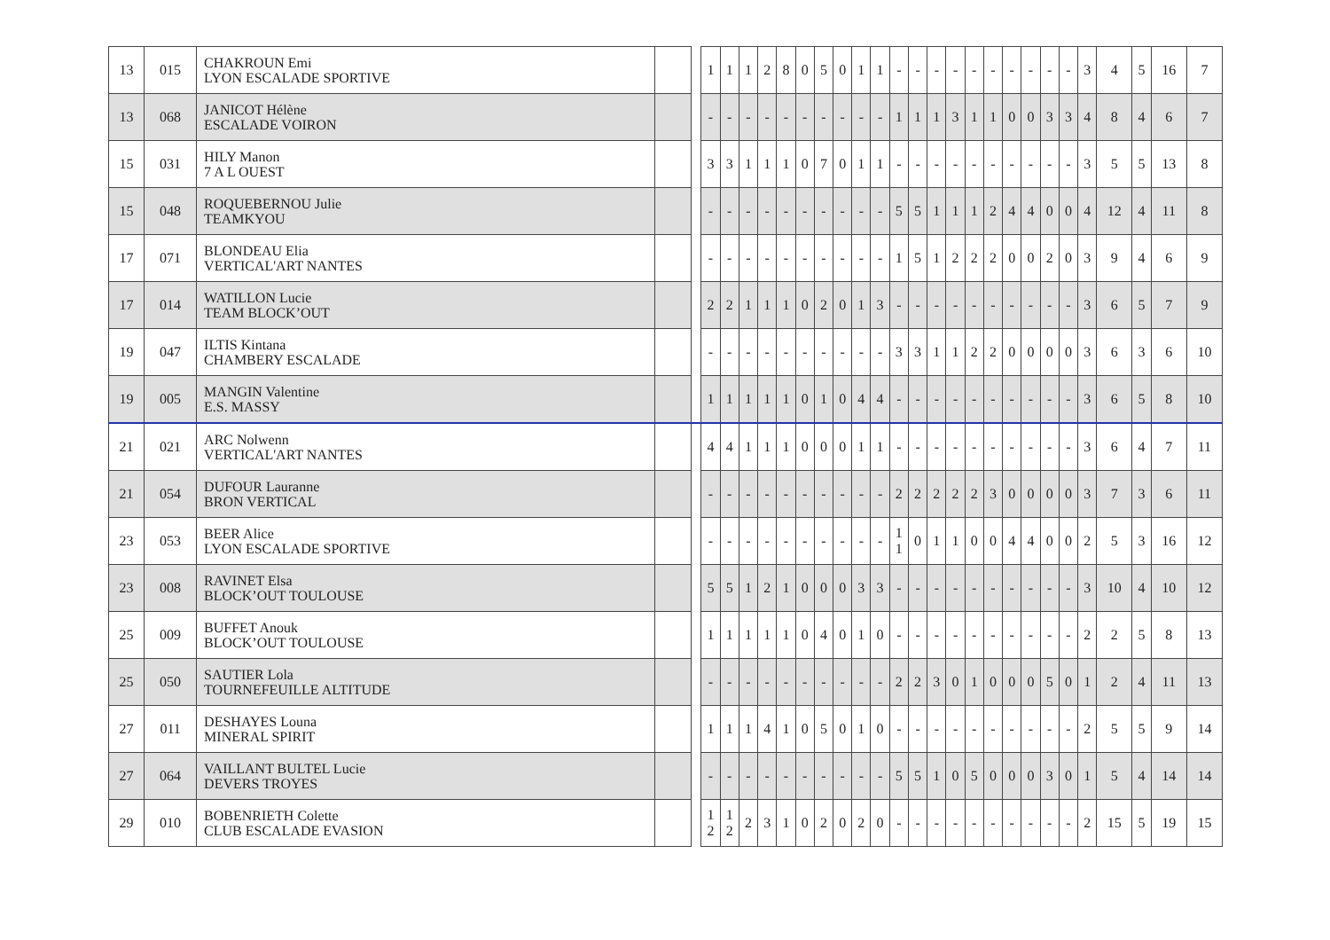| 13 | 015 | CHAKROUN Emi LYON ESCALADE SPORTIVE | | | 1 | 1 | 1 | 2 | 8 | 0 | 5 | 0 | 1 | 1 | - | - | - | - | - | - | - | - | - | - | 3 | 4 | 5 | 16 | 7 |
| 13 | 068 | JANICOT Hélène ESCALADE VOIRON | | | - | - | - | - | - | - | - | - | - | - | 1 | 1 | 1 | 3 | 1 | 1 | 0 | 0 | 3 | 3 | 4 | 8 | 4 | 6 | 7 |
| 15 | 031 | HILY Manon 7 A L OUEST | | | 3 | 3 | 1 | 1 | 1 | 0 | 7 | 0 | 1 | 1 | - | - | - | - | - | - | - | - | - | - | 3 | 5 | 5 | 13 | 8 |
| 15 | 048 | ROQUEBERNOU Julie TEAMKYOU | | | - | - | - | - | - | - | - | - | - | - | 5 | 5 | 1 | 1 | 1 | 2 | 4 | 4 | 0 | 0 | 4 | 12 | 4 | 11 | 8 |
| 17 | 071 | BLONDEAU Elia VERTICAL'ART NANTES | | | - | - | - | - | - | - | - | - | - | - | 1 | 5 | 1 | 2 | 2 | 2 | 0 | 0 | 2 | 0 | 3 | 9 | 4 | 6 | 9 |
| 17 | 014 | WATILLON Lucie TEAM BLOCK’OUT | | | 2 | 2 | 1 | 1 | 1 | 0 | 2 | 0 | 1 | 3 | - | - | - | - | - | - | - | - | - | - | 3 | 6 | 5 | 7 | 9 |
| 19 | 047 | ILTIS Kintana CHAMBERY ESCALADE | | | - | - | - | - | - | - | - | - | - | - | 3 | 3 | 1 | 1 | 2 | 2 | 0 | 0 | 0 | 0 | 3 | 6 | 3 | 6 | 10 |
| 19 | 005 | MANGIN Valentine E.S. MASSY | | | 1 | 1 | 1 | 1 | 1 | 0 | 1 | 0 | 4 | 4 | - | - | - | - | - | - | - | - | - | - | 3 | 6 | 5 | 8 | 10 |
| 21 | 021 | ARC Nolwenn VERTICAL'ART NANTES | | | 4 | 4 | 1 | 1 | 1 | 0 | 0 | 0 | 1 | 1 | - | - | - | - | - | - | - | - | - | - | 3 | 6 | 4 | 7 | 11 |
| 21 | 054 | DUFOUR Lauranne BRON VERTICAL | | | - | - | - | - | - | - | - | - | - | - | 2 | 2 | 2 | 2 | 2 | 3 | 0 | 0 | 0 | 0 | 3 | 7 | 3 | 6 | 11 |
| 23 | 053 | BEER Alice LYON ESCALADE SPORTIVE | | | - | - | - | - | - | - | - | - | - | - | 1 1 | 0 | 1 | 1 | 0 | 0 | 4 | 4 | 0 | 0 | 2 | 5 | 3 | 16 | 12 |
| 23 | 008 | RAVINET Elsa BLOCK’OUT TOULOUSE | | | 5 | 5 | 1 | 2 | 1 | 0 | 0 | 0 | 3 | 3 | - | - | - | - | - | - | - | - | - | - | 3 | 10 | 4 | 10 | 12 |
| 25 | 009 | BUFFET Anouk BLOCK’OUT TOULOUSE | | | 1 | 1 | 1 | 1 | 1 | 0 | 4 | 0 | 1 | 0 | - | - | - | - | - | - | - | - | - | - | 2 | 2 | 5 | 8 | 13 |
| 25 | 050 | SAUTIER Lola TOURNEFEUILLE ALTITUDE | | | - | - | - | - | - | - | - | - | - | - | 2 | 2 | 3 | 0 | 1 | 0 | 0 | 0 | 5 | 0 | 1 | 2 | 4 | 11 | 13 |
| 27 | 011 | DESHAYES Louna MINERAL SPIRIT | | | 1 | 1 | 1 | 4 | 1 | 0 | 5 | 0 | 1 | 0 | - | - | - | - | - | - | - | - | - | - | 2 | 5 | 5 | 9 | 14 |
| 27 | 064 | VAILLANT BULTEL Lucie DEVERS TROYES | | | - | - | - | - | - | - | - | - | - | - | 5 | 5 | 1 | 0 | 5 | 0 | 0 | 0 | 3 | 0 | 1 | 5 | 4 | 14 | 14 |
| 29 | 010 | BOBENRIETH Colette CLUB ESCALADE EVASION | | | 1 2 | 1 2 | 2 | 3 | 1 | 0 | 2 | 0 | 2 | 0 | - | - | - | - | - | - | - | - | - | - | 2 | 15 | 5 | 19 | 15 |